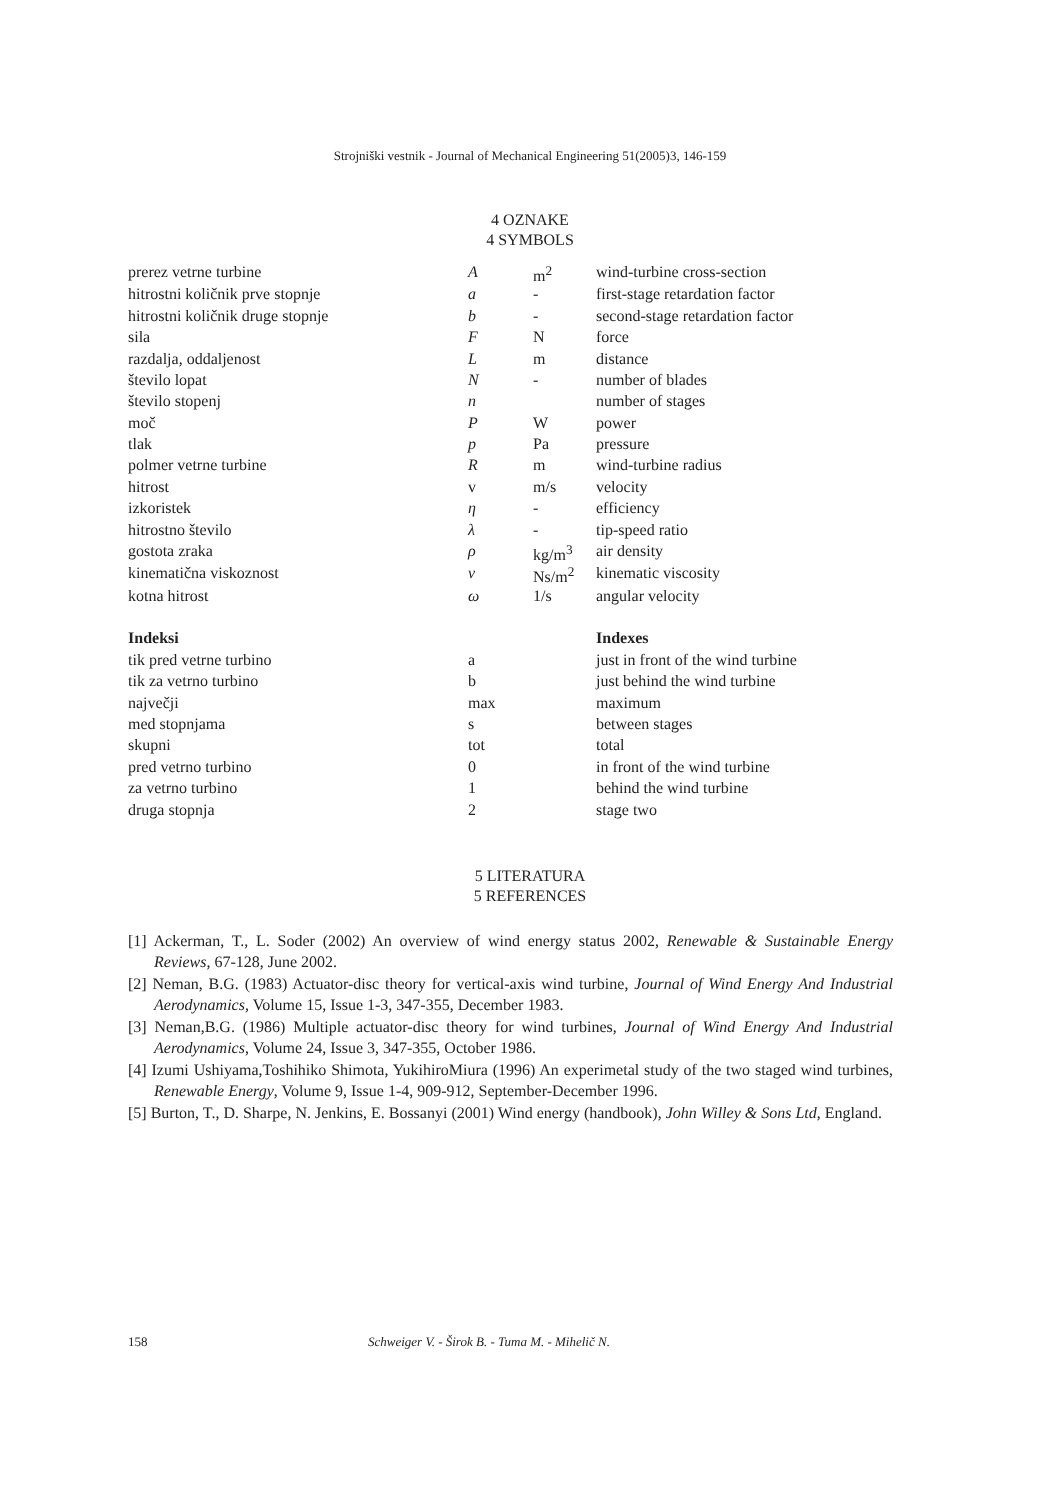Strojniški vestnik - Journal of Mechanical Engineering 51(2005)3, 146-159
4 OZNAKE
4 SYMBOLS
| prerez vetrne turbine | A | m<sup>2</sup> | wind-turbine cross-section |
| hitrostni količnik prve stopnje | a | - | first-stage retardation factor |
| hitrostni količnik druge stopnje | b | - | second-stage retardation factor |
| sila | F | N | force |
| razdalja, oddaljenost | L | m | distance |
| število lopat | N | - | number of blades |
| število stopenj | n | | number of stages |
| moč | P | W | power |
| tlak | p | Pa | pressure |
| polmer vetrne turbine | R | m | wind-turbine radius |
| hitrost | v | m/s | velocity |
| izkoristek | η | - | efficiency |
| hitrostno število | λ | - | tip-speed ratio |
| gostota zraka | ρ | kg/m<sup>3</sup> | air density |
| kinematična viskoznost | ν | Ns/m<sup>2</sup> | kinematic viscosity |
| kotna hitrost | ω | 1/s | angular velocity |
| Indeksi | | | Indexes |
| tik pred vetrne turbino | a | | just in front of the wind turbine |
| tik za vetrno turbino | b | | just behind the wind turbine |
| največji | max | | maximum |
| med stopnjama | s | | between stages |
| skupni | tot | | total |
| pred vetrno turbino | 0 | | in front of the wind turbine |
| za vetrno turbino | 1 | | behind the wind turbine |
| druga stopnja | 2 | | stage two |
5 LITERATURA
5 REFERENCES
[1] Ackerman, T., L. Soder (2002) An overview of wind energy status 2002, Renewable & Sustainable Energy Reviews, 67-128, June 2002.
[2] Neman, B.G. (1983) Actuator-disc theory for vertical-axis wind turbine, Journal of Wind Energy And Industrial Aerodynamics, Volume 15, Issue 1-3, 347-355, December 1983.
[3] Neman,B.G. (1986) Multiple actuator-disc theory for wind turbines, Journal of Wind Energy And Industrial Aerodynamics, Volume 24, Issue 3, 347-355, October 1986.
[4] Izumi Ushiyama,Toshihiko Shimota, YukihiroMiura (1996) An experimetal study of the two staged wind turbines, Renewable Energy, Volume 9, Issue 1-4, 909-912, September-December 1996.
[5] Burton, T., D. Sharpe, N. Jenkins, E. Bossanyi (2001) Wind energy (handbook), John Willey & Sons Ltd, England.
158 Schweiger V. - Širok B. - Tuma M. - Mihelič N.